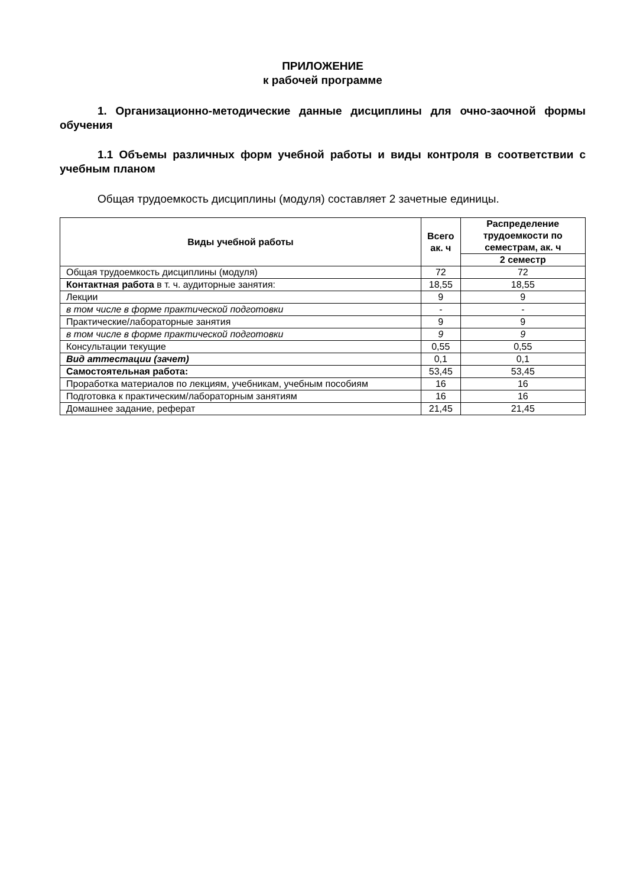ПРИЛОЖЕНИЕ
к рабочей программе
1. Организационно-методические данные дисциплины для очно-заочной формы обучения
1.1 Объемы различных форм учебной работы и виды контроля в соответствии с учебным планом
Общая трудоемкость дисциплины (модуля) составляет 2 зачетные единицы.
| Виды учебной работы | Всего ак. ч | Распределение трудоемкости по семестрам, ак. ч |
| --- | --- | --- |
| | | 2 семестр |
| Общая трудоемкость дисциплины (модуля) | 72 | 72 |
| Контактная работа в т. ч. аудиторные занятия: | 18,55 | 18,55 |
| Лекции | 9 | 9 |
| в том числе в форме практической подготовки | - | - |
| Практические/лабораторные занятия | 9 | 9 |
| в том числе в форме практической подготовки | 9 | 9 |
| Консультации текущие | 0,55 | 0,55 |
| Вид аттестации (зачет) | 0,1 | 0,1 |
| Самостоятельная работа: | 53,45 | 53,45 |
| Проработка материалов по лекциям, учебникам, учебным пособиям | 16 | 16 |
| Подготовка к практическим/лабораторным занятиям | 16 | 16 |
| Домашнее задание, реферат | 21,45 | 21,45 |